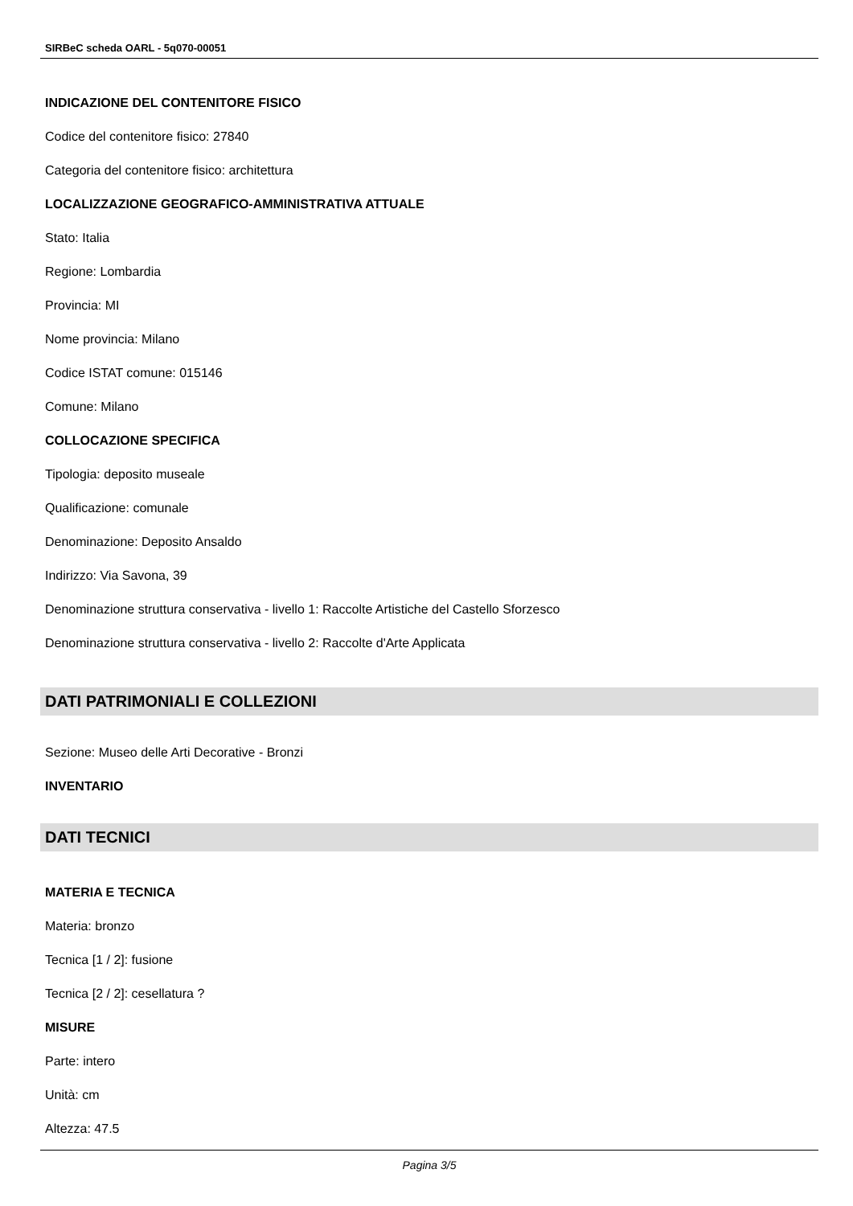SIRBeC scheda OARL - 5q070-00051
INDICAZIONE DEL CONTENITORE FISICO
Codice del contenitore fisico: 27840
Categoria del contenitore fisico: architettura
LOCALIZZAZIONE GEOGRAFICO-AMMINISTRATIVA ATTUALE
Stato: Italia
Regione: Lombardia
Provincia: MI
Nome provincia: Milano
Codice ISTAT comune: 015146
Comune: Milano
COLLOCAZIONE SPECIFICA
Tipologia: deposito museale
Qualificazione: comunale
Denominazione: Deposito Ansaldo
Indirizzo: Via Savona, 39
Denominazione struttura conservativa - livello 1: Raccolte Artistiche del Castello Sforzesco
Denominazione struttura conservativa - livello 2: Raccolte d'Arte Applicata
DATI PATRIMONIALI E COLLEZIONI
Sezione: Museo delle Arti Decorative - Bronzi
INVENTARIO
DATI TECNICI
MATERIA E TECNICA
Materia: bronzo
Tecnica [1 / 2]: fusione
Tecnica [2 / 2]: cesellatura ?
MISURE
Parte: intero
Unità: cm
Altezza: 47.5
Pagina 3/5